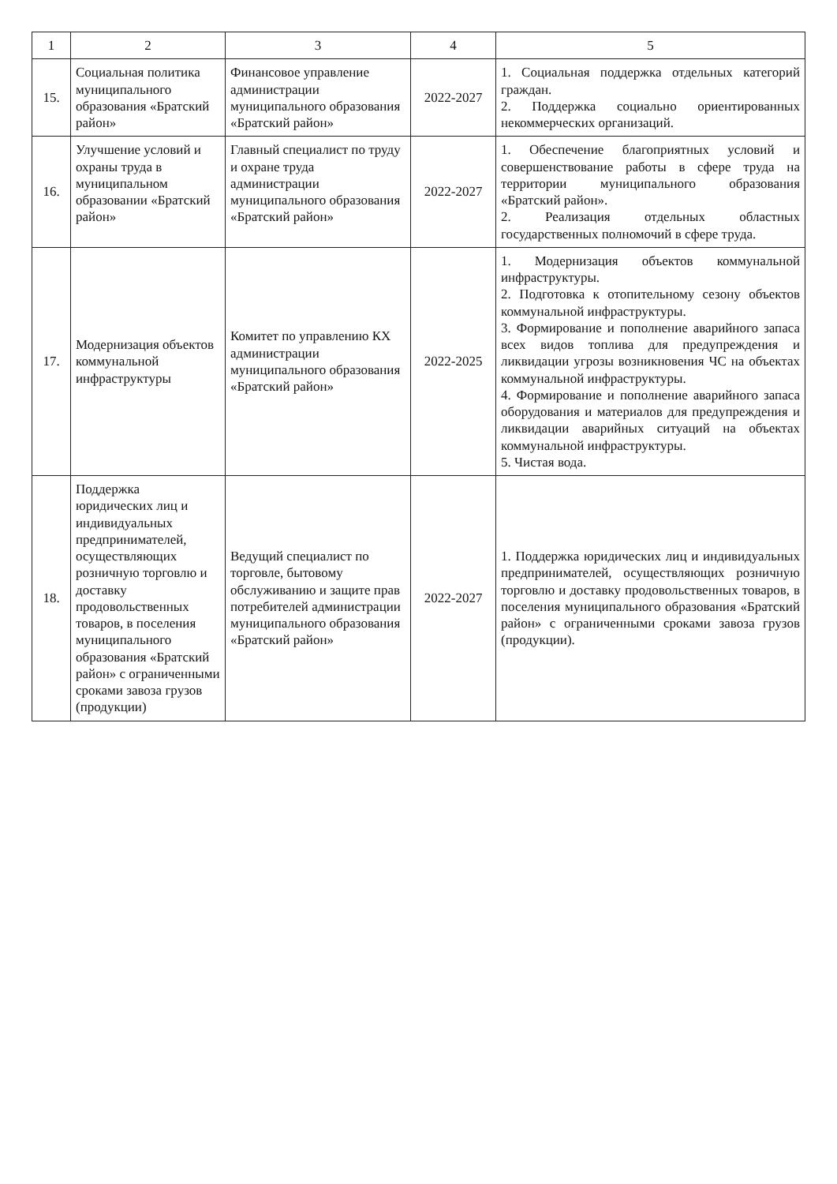| 1 | 2 | 3 | 4 | 5 |
| --- | --- | --- | --- | --- |
| 15. | Социальная политика муниципального образования «Братский район» | Финансовое управление администрации муниципального образования «Братский район» | 2022-2027 | 1. Социальная поддержка отдельных категорий граждан. 2. Поддержка социально ориентированных некоммерческих организаций. |
| 16. | Улучшение условий и охраны труда в муниципальном образовании «Братский район» | Главный специалист по труду и охране труда администрации муниципального образования «Братский район» | 2022-2027 | 1. Обеспечение благоприятных условий и совершенствование работы в сфере труда на территории муниципального образования «Братский район». 2. Реализация отдельных областных государственных полномочий в сфере труда. |
| 17. | Модернизация объектов коммунальной инфраструктуры | Комитет по управлению КХ администрации муниципального образования «Братский район» | 2022-2025 | 1. Модернизация объектов коммунальной инфраструктуры. 2. Подготовка к отопительному сезону объектов коммунальной инфраструктуры. 3. Формирование и пополнение аварийного запаса всех видов топлива для предупреждения и ликвидации угрозы возникновения ЧС на объектах коммунальной инфраструктуры. 4. Формирование и пополнение аварийного запаса оборудования и материалов для предупреждения и ликвидации аварийных ситуаций на объектах коммунальной инфраструктуры. 5. Чистая вода. |
| 18. | Поддержка юридических лиц и индивидуальных предпринимателей, осуществляющих розничную торговлю и доставку продовольственных товаров, в поселения муниципального образования «Братский район» с ограниченными сроками завоза грузов (продукции) | Ведущий специалист по торговле, бытовому обслуживанию и защите прав потребителей администрации муниципального образования «Братский район» | 2022-2027 | 1. Поддержка юридических лиц и индивидуальных предпринимателей, осуществляющих розничную торговлю и доставку продовольственных товаров, в поселения муниципального образования «Братский район» с ограниченными сроками завоза грузов (продукции). |